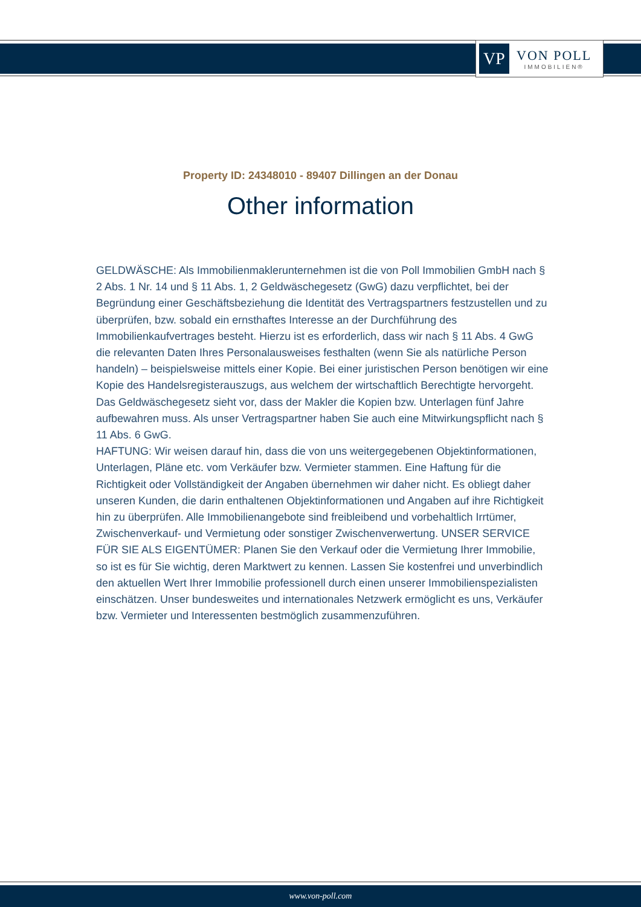VP
VON POLL
IMMOBILIEN®
Property ID: 24348010 - 89407 Dillingen an der Donau
Other information
GELDWÄSCHE: Als Immobilienmaklerunternehmen ist die von Poll Immobilien GmbH nach § 2 Abs. 1 Nr. 14 und § 11 Abs. 1, 2 Geldwäschegesetz (GwG) dazu verpflichtet, bei der Begründung einer Geschäftsbeziehung die Identität des Vertragspartners festzustellen und zu überprüfen, bzw. sobald ein ernsthaftes Interesse an der Durchführung des Immobilienkaufvertrages besteht. Hierzu ist es erforderlich, dass wir nach § 11 Abs. 4 GwG die relevanten Daten Ihres Personalausweises festhalten (wenn Sie als natürliche Person handeln) – beispielsweise mittels einer Kopie. Bei einer juristischen Person benötigen wir eine Kopie des Handelsregisterauszugs, aus welchem der wirtschaftlich Berechtigte hervorgeht. Das Geldwäschegesetz sieht vor, dass der Makler die Kopien bzw. Unterlagen fünf Jahre aufbewahren muss. Als unser Vertragspartner haben Sie auch eine Mitwirkungspflicht nach § 11 Abs. 6 GwG.
HAFTUNG: Wir weisen darauf hin, dass die von uns weitergegebenen Objektinformationen, Unterlagen, Pläne etc. vom Verkäufer bzw. Vermieter stammen. Eine Haftung für die Richtigkeit oder Vollständigkeit der Angaben übernehmen wir daher nicht. Es obliegt daher unseren Kunden, die darin enthaltenen Objektinformationen und Angaben auf ihre Richtigkeit hin zu überprüfen. Alle Immobilienangebote sind freibleibend und vorbehaltlich Irrtümer, Zwischenverkauf- und Vermietung oder sonstiger Zwischenverwertung. UNSER SERVICE FÜR SIE ALS EIGENTÜMER: Planen Sie den Verkauf oder die Vermietung Ihrer Immobilie, so ist es für Sie wichtig, deren Marktwert zu kennen. Lassen Sie kostenfrei und unverbindlich den aktuellen Wert Ihrer Immobilie professionell durch einen unserer Immobilienspezialisten einschätzen. Unser bundesweites und internationales Netzwerk ermöglicht es uns, Verkäufer bzw. Vermieter und Interessenten bestmöglich zusammenzuführen.
www.von-poll.com